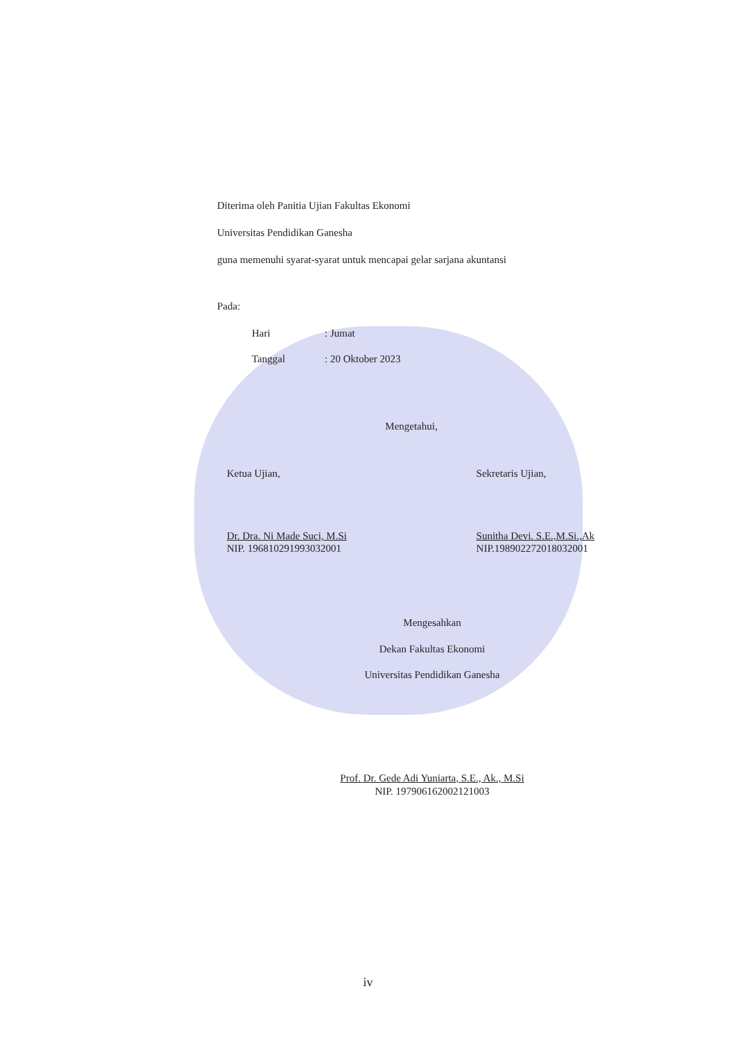Diterima oleh Panitia Ujian Fakultas Ekonomi
Universitas Pendidikan Ganesha
guna memenuhi syarat-syarat untuk mencapai gelar sarjana akuntansi
Pada:
Hari: Jumat
Tanggal: 20 Oktober 2023
Mengetahui,
Ketua Ujian,
Dr. Dra. Ni Made Suci, M.Si
NIP. 196810291993032001
Sekretaris Ujian,
Sunitha Devi. S.E.,M.Si.,Ak
NIP.198902272018032001
Mengesahkan
Dekan Fakultas Ekonomi
Universitas Pendidikan Ganesha
Prof. Dr. Gede Adi Yuniarta, S.E., Ak., M.Si
NIP. 197906162002121003
iv